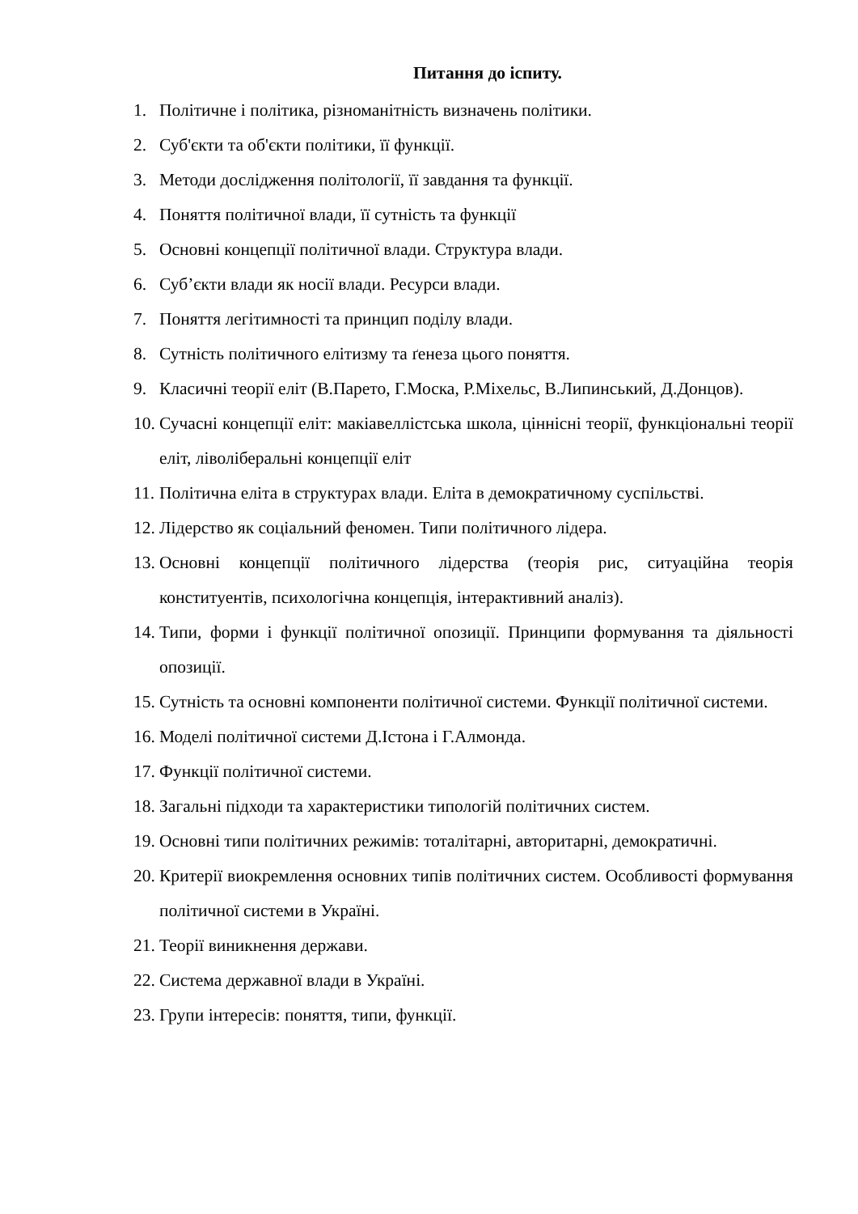Питання до іспиту.
1. Політичне і політика, різноманітність визначень політики.
2. Суб'єкти та об'єкти політики, її функції.
3. Методи дослідження політології, її завдання та функції.
4. Поняття політичної влади, її сутність та функції
5. Основні концепції політичної влади. Структура влади.
6. Суб’єкти влади як носії влади. Ресурси влади.
7. Поняття легітимності та принцип поділу влади.
8. Сутність політичного елітизму та ґенеза цього поняття.
9. Класичні теорії еліт (В.Парето, Г.Моска, Р.Міхельс, В.Липинський, Д.Донцов).
10. Сучасні концепції еліт: макіавеллістська школа, ціннісні теорії, функціональні теорії еліт, ліволіберальні концепції еліт
11. Політична еліта в структурах влади. Еліта в демократичному суспільстві.
12. Лідерство як соціальний феномен. Типи політичного лідера.
13. Основні концепції політичного лідерства (теорія рис, ситуаційна теорія конституентів, психологічна концепція, інтерактивний аналіз).
14. Типи, форми і функції політичної опозиції. Принципи формування та діяльності опозиції.
15. Сутність та основні компоненти політичної системи. Функції політичної системи.
16. Моделі політичної системи Д.Істона і Г.Алмонда.
17. Функції політичної системи.
18. Загальні підходи та характеристики типологій політичних систем.
19. Основні типи політичних режимів: тоталітарні, авторитарні, демократичні.
20. Критерії виокремлення основних типів політичних систем. Особливості формування політичної системи в Україні.
21. Теорії виникнення держави.
22. Система державної влади в Україні.
23. Групи інтересів: поняття, типи, функції.